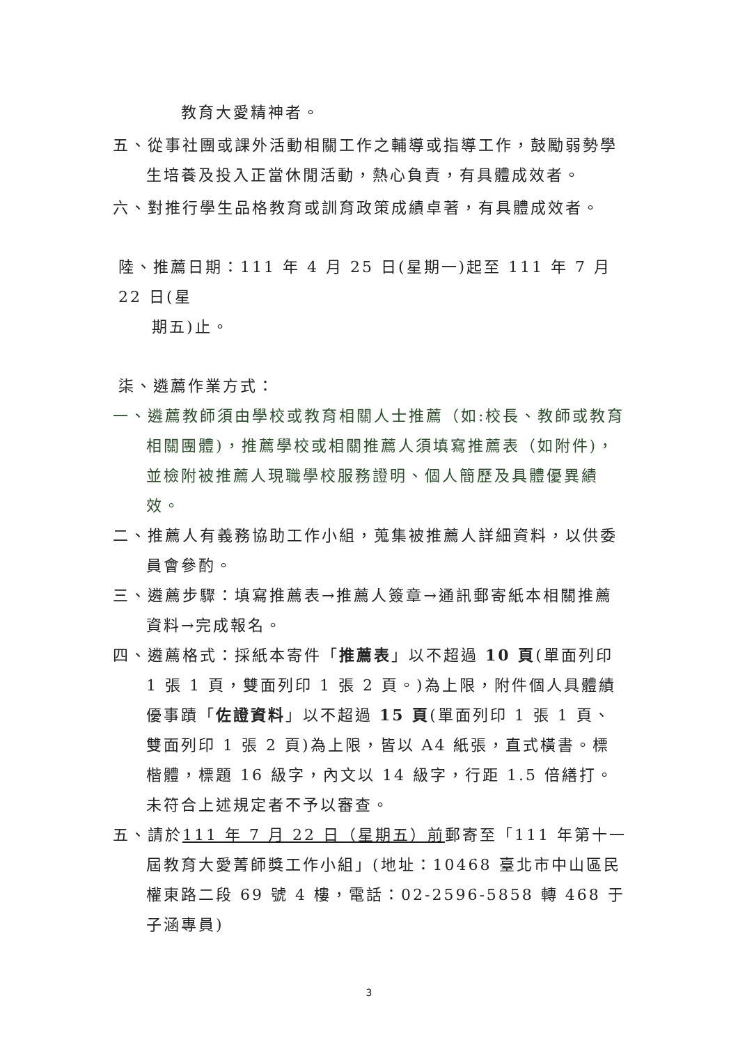教育大愛精神者。
五、從事社團或課外活動相關工作之輔導或指導工作，鼓勵弱勢學生培養及投入正當休閒活動，熱心負責，有具體成效者。
六、對推行學生品格教育或訓育政策成績卓著，有具體成效者。
陸、推薦日期：111 年 4 月 25 日(星期一)起至 111 年 7 月 22 日(星
期五)止。
柒、遴薦作業方式：
一、遴薦教師須由學校或教育相關人士推薦（如:校長、教師或教育相關團體)，推薦學校或相關推薦人須填寫推薦表（如附件)，並檢附被推薦人現職學校服務證明、個人簡歷及具體優異績效。
二、推薦人有義務協助工作小組，蒐集被推薦人詳細資料，以供委員會參酌。
三、遴薦步驟：填寫推薦表→推薦人簽章→通訊郵寄紙本相關推薦資料→完成報名。
四、遴薦格式：採紙本寄件「推薦表」以不超過 10 頁(單面列印 1 張 1 頁，雙面列印 1 張 2 頁。)為上限，附件個人具體績優事蹟「佐證資料」以不超過 15 頁(單面列印 1 張 1 頁、雙面列印 1 張 2 頁)為上限，皆以 A4 紙張，直式橫書。標楷體，標題 16 級字，內文以 14 級字，行距 1.5 倍繕打。未符合上述規定者不予以審查。
五、請於111 年 7 月 22 日（星期五）前郵寄至「111 年第十一屆教育大愛菁師獎工作小組」(地址：10468 臺北市中山區民權東路二段 69 號 4 樓，電話：02-2596-5858 轉 468 于子涵專員)
3